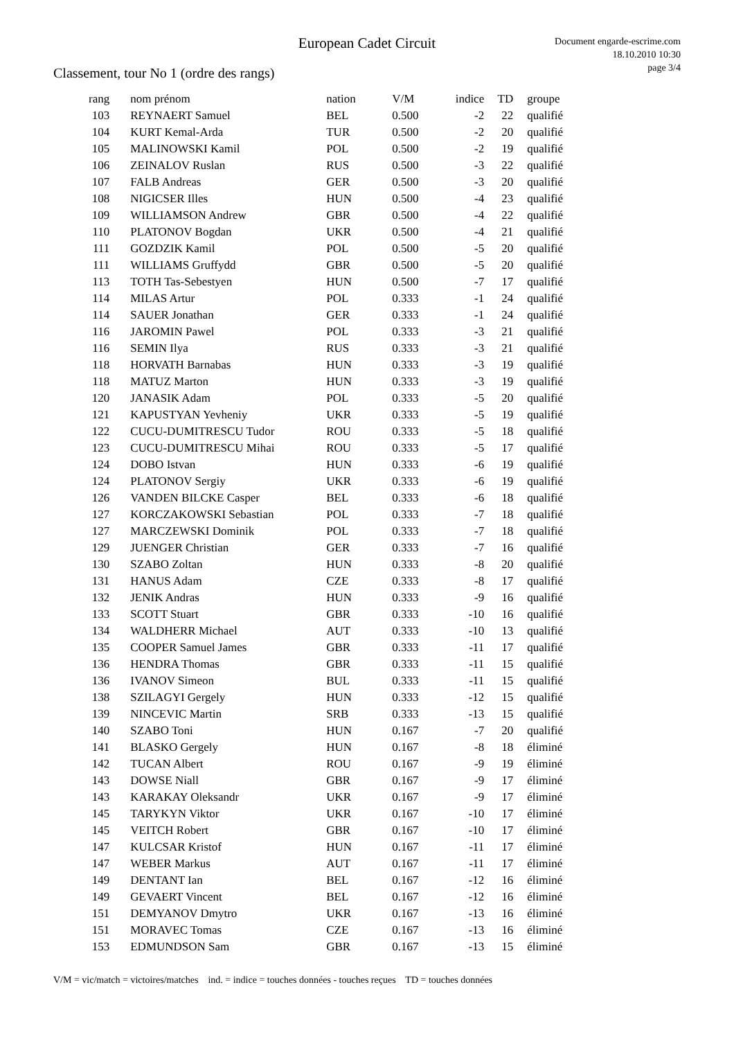European Cadet Circuit
Document engarde-escrime.com
18.10.2010 10:30
page 3/4
Classement, tour No 1 (ordre des rangs)
| rang | nom prénom | nation | V/M | indice | TD | groupe |
| --- | --- | --- | --- | --- | --- | --- |
| 103 | REYNAERT Samuel | BEL | 0.500 | -2 | 22 | qualifié |
| 104 | KURT Kemal-Arda | TUR | 0.500 | -2 | 20 | qualifié |
| 105 | MALINOWSKI Kamil | POL | 0.500 | -2 | 19 | qualifié |
| 106 | ZEINALOV Ruslan | RUS | 0.500 | -3 | 22 | qualifié |
| 107 | FALB Andreas | GER | 0.500 | -3 | 20 | qualifié |
| 108 | NIGICSER Illes | HUN | 0.500 | -4 | 23 | qualifié |
| 109 | WILLIAMSON Andrew | GBR | 0.500 | -4 | 22 | qualifié |
| 110 | PLATONOV Bogdan | UKR | 0.500 | -4 | 21 | qualifié |
| 111 | GOZDZIK Kamil | POL | 0.500 | -5 | 20 | qualifié |
| 111 | WILLIAMS Gruffydd | GBR | 0.500 | -5 | 20 | qualifié |
| 113 | TOTH Tas-Sebestyen | HUN | 0.500 | -7 | 17 | qualifié |
| 114 | MILAS Artur | POL | 0.333 | -1 | 24 | qualifié |
| 114 | SAUER Jonathan | GER | 0.333 | -1 | 24 | qualifié |
| 116 | JAROMIN Pawel | POL | 0.333 | -3 | 21 | qualifié |
| 116 | SEMIN Ilya | RUS | 0.333 | -3 | 21 | qualifié |
| 118 | HORVATH Barnabas | HUN | 0.333 | -3 | 19 | qualifié |
| 118 | MATUZ Marton | HUN | 0.333 | -3 | 19 | qualifié |
| 120 | JANASIK Adam | POL | 0.333 | -5 | 20 | qualifié |
| 121 | KAPUSTYAN Yevheniy | UKR | 0.333 | -5 | 19 | qualifié |
| 122 | CUCU-DUMITRESCU Tudor | ROU | 0.333 | -5 | 18 | qualifié |
| 123 | CUCU-DUMITRESCU Mihai | ROU | 0.333 | -5 | 17 | qualifié |
| 124 | DOBO Istvan | HUN | 0.333 | -6 | 19 | qualifié |
| 124 | PLATONOV Sergiy | UKR | 0.333 | -6 | 19 | qualifié |
| 126 | VANDEN BILCKE Casper | BEL | 0.333 | -6 | 18 | qualifié |
| 127 | KORCZAKOWSKI Sebastian | POL | 0.333 | -7 | 18 | qualifié |
| 127 | MARCZEWSKI Dominik | POL | 0.333 | -7 | 18 | qualifié |
| 129 | JUENGER Christian | GER | 0.333 | -7 | 16 | qualifié |
| 130 | SZABO Zoltan | HUN | 0.333 | -8 | 20 | qualifié |
| 131 | HANUS Adam | CZE | 0.333 | -8 | 17 | qualifié |
| 132 | JENIK Andras | HUN | 0.333 | -9 | 16 | qualifié |
| 133 | SCOTT Stuart | GBR | 0.333 | -10 | 16 | qualifié |
| 134 | WALDHERR Michael | AUT | 0.333 | -10 | 13 | qualifié |
| 135 | COOPER Samuel James | GBR | 0.333 | -11 | 17 | qualifié |
| 136 | HENDRA Thomas | GBR | 0.333 | -11 | 15 | qualifié |
| 136 | IVANOV Simeon | BUL | 0.333 | -11 | 15 | qualifié |
| 138 | SZILAGYI Gergely | HUN | 0.333 | -12 | 15 | qualifié |
| 139 | NINCEVIC Martin | SRB | 0.333 | -13 | 15 | qualifié |
| 140 | SZABO Toni | HUN | 0.167 | -7 | 20 | qualifié |
| 141 | BLASKO Gergely | HUN | 0.167 | -8 | 18 | éliminé |
| 142 | TUCAN Albert | ROU | 0.167 | -9 | 19 | éliminé |
| 143 | DOWSE Niall | GBR | 0.167 | -9 | 17 | éliminé |
| 143 | KARAKAY Oleksandr | UKR | 0.167 | -9 | 17 | éliminé |
| 145 | TARYKYN Viktor | UKR | 0.167 | -10 | 17 | éliminé |
| 145 | VEITCH Robert | GBR | 0.167 | -10 | 17 | éliminé |
| 147 | KULCSAR Kristof | HUN | 0.167 | -11 | 17 | éliminé |
| 147 | WEBER Markus | AUT | 0.167 | -11 | 17 | éliminé |
| 149 | DENTANT Ian | BEL | 0.167 | -12 | 16 | éliminé |
| 149 | GEVAERT Vincent | BEL | 0.167 | -12 | 16 | éliminé |
| 151 | DEMYANOV Dmytro | UKR | 0.167 | -13 | 16 | éliminé |
| 151 | MORAVEC Tomas | CZE | 0.167 | -13 | 16 | éliminé |
| 153 | EDMUNDSON Sam | GBR | 0.167 | -13 | 15 | éliminé |
V/M = vic/match = victoires/matches ind. = indice = touches données - touches reçues TD = touches données